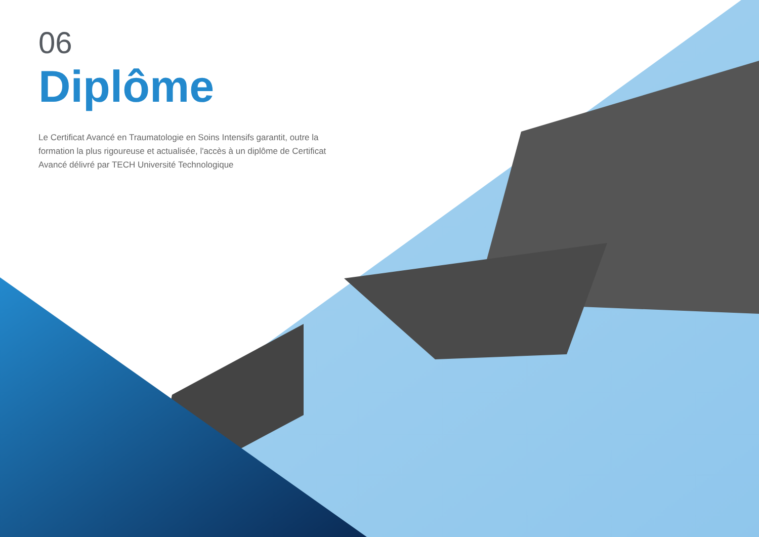06
Diplôme
Le Certificat Avancé en Traumatologie en Soins Intensifs garantit, outre la formation la plus rigoureuse et actualisée, l'accès à un diplôme de Certificat Avancé délivré par TECH Université Technologique